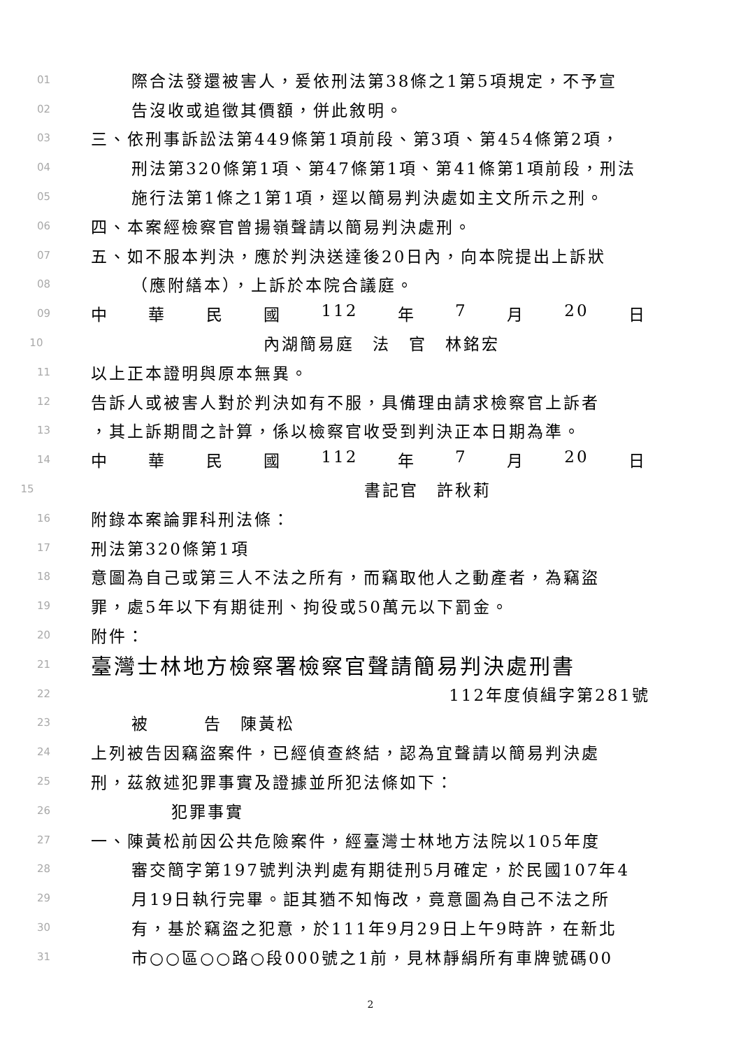01 際合法發還被害人，爰依刑法第38條之1第5項規定，不予宣
02 告沒收或追徵其價額，併此敘明。
03 三、依刑事訴訟法第449條第1項前段、第3項、第454條第2項，
04 刑法第320條第1項、第47條第1項、第41條第1項前段，刑法
05 施行法第1條之1第1項，逕以簡易判決處如主文所示之刑。
06 四、本案經檢察官曾揚嶺聲請以簡易判決處刑。
07 五、如不服本判決，應於判決送達後20日內，向本院提出上訴狀
08 （應附繕本），上訴於本院合議庭。
09 中 華 民 國 112 年 7 月 20 日
10 內湖簡易庭　法　官　林銘宏
11 以上正本證明與原本無異。
12 告訴人或被害人對於判決如有不服，具備理由請求檢察官上訴者
13 ，其上訴期間之計算，係以檢察官收受到判決正本日期為準。
14 中 華 民 國 112 年 7 月 20 日
15 書記官　許秋莉
16 附錄本案論罪科刑法條：
17 刑法第320條第1項
18 意圖為自己或第三人不法之所有，而竊取他人之動產者，為竊盜
19 罪，處5年以下有期徒刑、拘役或50萬元以下罰金。
20 附件：
21 臺灣士林地方檢察署檢察官聲請簡易判決處刑書
22 112年度偵緝字第281號
23 被　　　告　陳黃松
24 上列被告因竊盜案件，已經偵查終結，認為宜聲請以簡易判決處
25 刑，茲敘述犯罪事實及證據並所犯法條如下：
26 犯罪事實
27 一、陳黃松前因公共危險案件，經臺灣士林地方法院以105年度
28 審交簡字第197號判決判處有期徒刑5月確定，於民國107年4
29 月19日執行完畢。詎其猶不知悔改，竟意圖為自己不法之所
30 有，基於竊盜之犯意，於111年9月29日上午9時許，在新北
31 市○○區○○路○段000號之1前，見林靜絹所有車牌號碼00
2